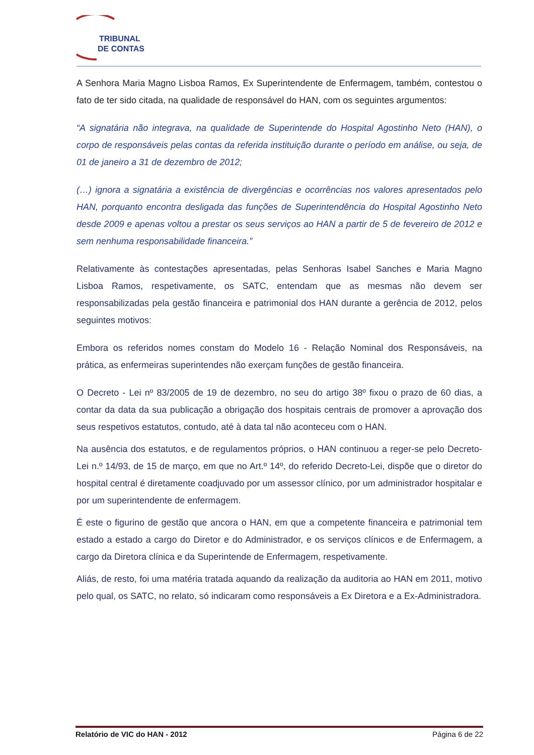TRIBUNAL
DE CONTAS
A Senhora Maria Magno Lisboa Ramos, Ex Superintendente de Enfermagem, também, contestou o fato de ter sido citada, na qualidade de responsável do HAN, com os seguintes argumentos:
“A signatária não integrava, na qualidade de Superintende do Hospital Agostinho Neto (HAN), o corpo de responsáveis pelas contas da referida instituição durante o período em análise, ou seja, de 01 de janeiro a 31 de dezembro de 2012;
(…) ignora a signatária a existência de divergências e ocorrências nos valores apresentados pelo HAN, porquanto encontra desligada das funções de Superintendência do Hospital Agostinho Neto desde 2009 e apenas voltou a prestar os seus serviços ao HAN a partir de 5 de fevereiro de 2012 e sem nenhuma responsabilidade financeira.”
Relativamente às contestações apresentadas, pelas Senhoras Isabel Sanches e Maria Magno Lisboa Ramos, respetivamente, os SATC, entendam que as mesmas não devem ser responsabilizadas pela gestão financeira e patrimonial dos HAN durante a gerência de 2012, pelos seguintes motivos:
Embora os referidos nomes constam do Modelo 16 - Relação Nominal dos Responsáveis, na prática, as enfermeiras superintendes não exerçam funções de gestão financeira.
O Decreto - Lei nº 83/2005 de 19 de dezembro, no seu do artigo 38º fixou o prazo de 60 dias, a contar da data da sua publicação a obrigação dos hospitais centrais de promover a aprovação dos seus respetivos estatutos, contudo, até à data tal não aconteceu com o HAN.
Na ausência dos estatutos, e de regulamentos próprios, o HAN continuou a reger-se pelo Decreto-Lei n.º 14/93, de 15 de março, em que no Art.º 14º, do referido Decreto-Lei, dispõe que o diretor do hospital central é diretamente coadjuvado por um assessor clínico, por um administrador hospitalar e por um superintendente de enfermagem.
É este o figurino de gestão que ancora o HAN, em que a competente financeira e patrimonial tem estado a estado a cargo do Diretor e do Administrador, e os serviços clínicos e de Enfermagem, a cargo da Diretora clínica e da Superintende de Enfermagem, respetivamente.
Aliás, de resto, foi uma matéria tratada aquando da realização da auditoria ao HAN em 2011, motivo pelo qual, os SATC, no relato, só indicaram como responsáveis a Ex Diretora e a Ex-Administradora.
Relatório de VIC do HAN - 2012 Página 6 de 22